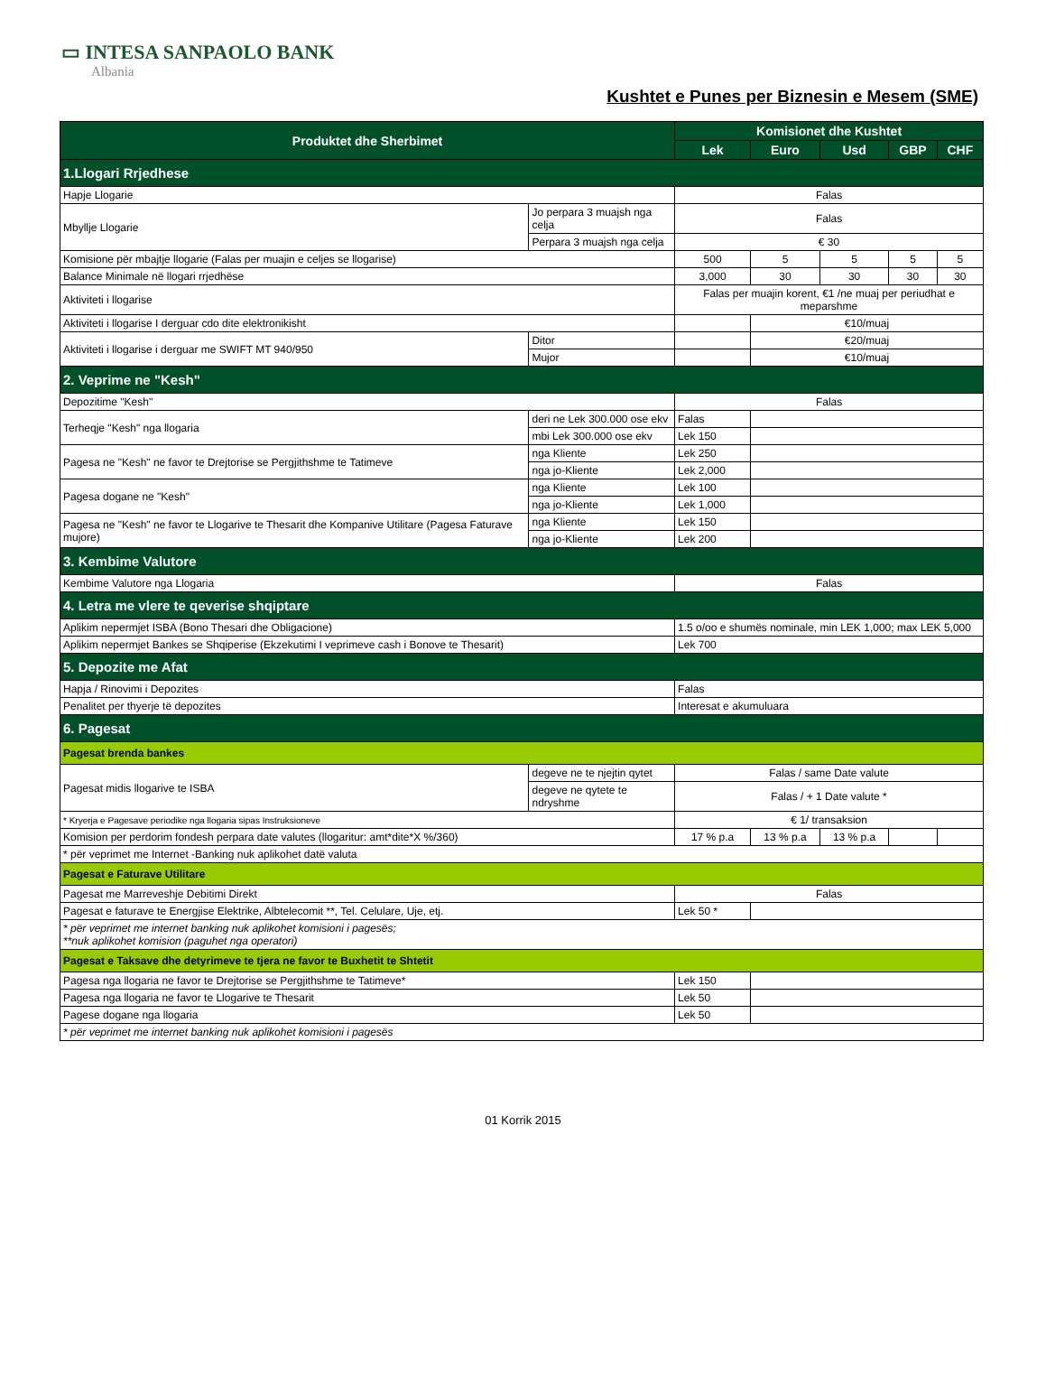▭ INTESA SANPAOLO BANK
Albania
Kushtet e Punes per Biznesin e Mesem (SME)
| Produktet dhe Sherbimet | | Komisionet dhe Kushtet | | | | |
| --- | --- | --- | --- | --- | --- | --- |
| | | Lek | Euro | Usd | GBP | CHF |
| 1.Llogari Rrjedhese | | | | | | |
| Hapje Llogarie | | Falas | | | | |
| Mbyllje Llogarie | Jo perpara 3 muajsh nga celja | Falas | | | | |
| | Perpara 3 muajsh nga celja | € 30 | | | | |
| Komisione për mbajtje llogarie (Falas per muajin e celjes se llogarise) | | 500 | 5 | 5 | 5 | 5 |
| Balance Minimale në llogari rrjedhëse | | 3,000 | 30 | 30 | 30 | 30 |
| Aktiviteti i llogarise | | Falas per muajin korent, €1 /ne muaj per periudhat e meparshme | | | | |
| Aktiviteti i llogarise I derguar cdo dite elektronikisht | | | €10/muaj | | | |
| Aktiviteti i llogarise i derguar me SWIFT MT 940/950 | Ditor | | €20/muaj | | | |
| | Mujor | | €10/muaj | | | |
| 2. Veprime ne "Kesh" | | | | | | |
| Depozitime "Kesh" | | Falas | | | | |
| Terheqje "Kesh" nga llogaria | deri ne Lek 300.000 ose ekv | Falas | | | | |
| | mbi Lek 300.000 ose ekv | Lek 150 | | | | |
| Pagesa ne "Kesh" ne favor te Drejtorise se Pergjithshme te Tatimeve | nga Kliente | Lek 250 | | | | |
| | nga jo-Kliente | Lek 2,000 | | | | |
| Pagesa dogane ne "Kesh" | nga Kliente | Lek 100 | | | | |
| | nga jo-Kliente | Lek 1,000 | | | | |
| Pagesa ne "Kesh" ne favor te Llogarive te Thesarit dhe Kompanive Utilitare (Pagesa Faturave mujore) | nga Kliente | Lek 150 | | | | |
| | nga jo-Kliente | Lek 200 | | | | |
| 3. Kembime Valutore | | | | | | |
| Kembime Valutore nga Llogaria | | Falas | | | | |
| 4. Letra me vlere te qeverise shqiptare | | | | | | |
| Aplikim nepermjet ISBA (Bono Thesari dhe Obligacione) | | 1.5 o/oo e shumës nominale, min LEK 1,000; max LEK 5,000 | | | | |
| Aplikim nepermjet Bankes se Shqiperise (Ekzekutimi I veprimeve cash i Bonove te Thesarit) | | Lek 700 | | | | |
| 5. Depozite me Afat | | | | | | |
| Hapja / Rinovimi i Depozites | | Falas | | | | |
| Penalitet per thyerje të depozites | | Interesat e akumuluara | | | | |
| 6. Pagesat | | | | | | |
| Pagesat brenda bankes | | | | | | |
| Pagesat midis llogarive te ISBA | degeve ne te njejtin qytet | Falas / same Date valute | | | | |
| | degeve ne qytete te ndryshme | Falas / + 1 Date valute * | | | | |
| * Kryerja e Pagesave periodike nga llogaria sipas Instruksioneve | | € 1/ transaksion | | | | |
| Komision per perdorim fondesh perpara date valutes (llogaritur: amt*dite*X %/360) | | 17 % p.a | 13 % p.a | 13 % p.a | | |
| * për veprimet me Internet -Banking nuk aplikohet datë valuta | | | | | | |
| Pagesat e Faturave Utilitare | | | | | | |
| Pagesat me Marreveshje Debitimi Direkt | | Falas | | | | |
| Pagesat e faturave te Energjise Elektrike, Albtelecomit **, Tel. Celulare, Uje, etj. | | Lek 50 * | | | | |
| * për veprimet me internet banking nuk aplikohet komisioni i pagesës; **nuk aplikohet komision (paguhet nga operatori) | | | | | | |
| Pagesat e Taksave dhe detyrimeve te tjera ne favor te Buxhetit te Shtetit | | | | | | |
| Pagesa nga llogaria ne favor te Drejtorise se Pergjithshme te Tatimeve* | | Lek 150 | | | | |
| Pagesa nga llogaria ne favor te Llogarive te Thesarit | | Lek 50 | | | | |
| Pagese dogane nga llogaria | | Lek 50 | | | | |
| * për veprimet me internet banking nuk aplikohet komisioni i pagesës | | | | | | |
01 Korrik 2015